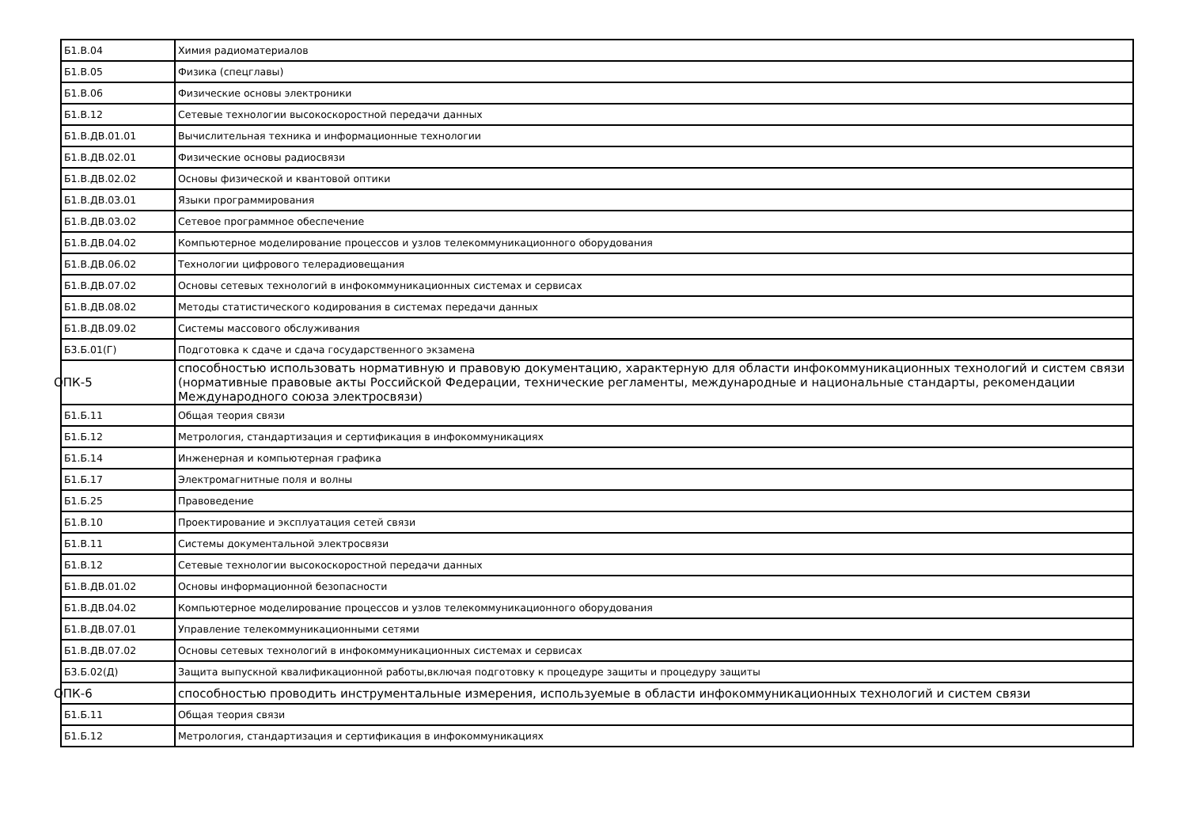| Б1.В.04 | Химия радиоматериалов |
| Б1.В.05 | Физика (спецглавы) |
| Б1.В.06 | Физические основы электроники |
| Б1.В.12 | Сетевые технологии высокоскоростной передачи данных |
| Б1.В.ДВ.01.01 | Вычислительная техника и информационные технологии |
| Б1.В.ДВ.02.01 | Физические основы радиосвязи |
| Б1.В.ДВ.02.02 | Основы физической и квантовой оптики |
| Б1.В.ДВ.03.01 | Языки программирования |
| Б1.В.ДВ.03.02 | Сетевое программное обеспечение |
| Б1.В.ДВ.04.02 | Компьютерное моделирование процессов и узлов телекоммуникационного оборудования |
| Б1.В.ДВ.06.02 | Технологии цифрового телерадиовещания |
| Б1.В.ДВ.07.02 | Основы сетевых технологий в инфокоммуникационных системах и сервисах |
| Б1.В.ДВ.08.02 | Методы статистического кодирования в системах передачи данных |
| Б1.В.ДВ.09.02 | Системы массового обслуживания |
| Б3.Б.01(Г) | Подготовка к сдаче и сдача государственного экзамена |
| ОПК-5 | способностью использовать нормативную и правовую документацию, характерную для области инфокоммуникационных технологий и систем связи (нормативные правовые акты Российской Федерации, технические регламенты, международные и национальные стандарты, рекомендации Международного союза электросвязи) |
| Б1.Б.11 | Общая теория связи |
| Б1.Б.12 | Метрология, стандартизация и сертификация в инфокоммуникациях |
| Б1.Б.14 | Инженерная и компьютерная графика |
| Б1.Б.17 | Электромагнитные поля и волны |
| Б1.Б.25 | Правоведение |
| Б1.В.10 | Проектирование и эксплуатация сетей связи |
| Б1.В.11 | Системы документальной электросвязи |
| Б1.В.12 | Сетевые технологии высокоскоростной передачи данных |
| Б1.В.ДВ.01.02 | Основы информационной безопасности |
| Б1.В.ДВ.04.02 | Компьютерное моделирование процессов и узлов телекоммуникационного оборудования |
| Б1.В.ДВ.07.01 | Управление телекоммуникационными сетями |
| Б1.В.ДВ.07.02 | Основы сетевых технологий в инфокоммуникационных системах и сервисах |
| Б3.Б.02(Д) | Защита выпускной квалификационной работы,включая подготовку к процедуре защиты и процедуру защиты |
| ОПК-6 | способностью проводить инструментальные измерения, используемые в области инфокоммуникационных технологий и систем связи |
| Б1.Б.11 | Общая теория связи |
| Б1.Б.12 | Метрология, стандартизация и сертификация в инфокоммуникациях |